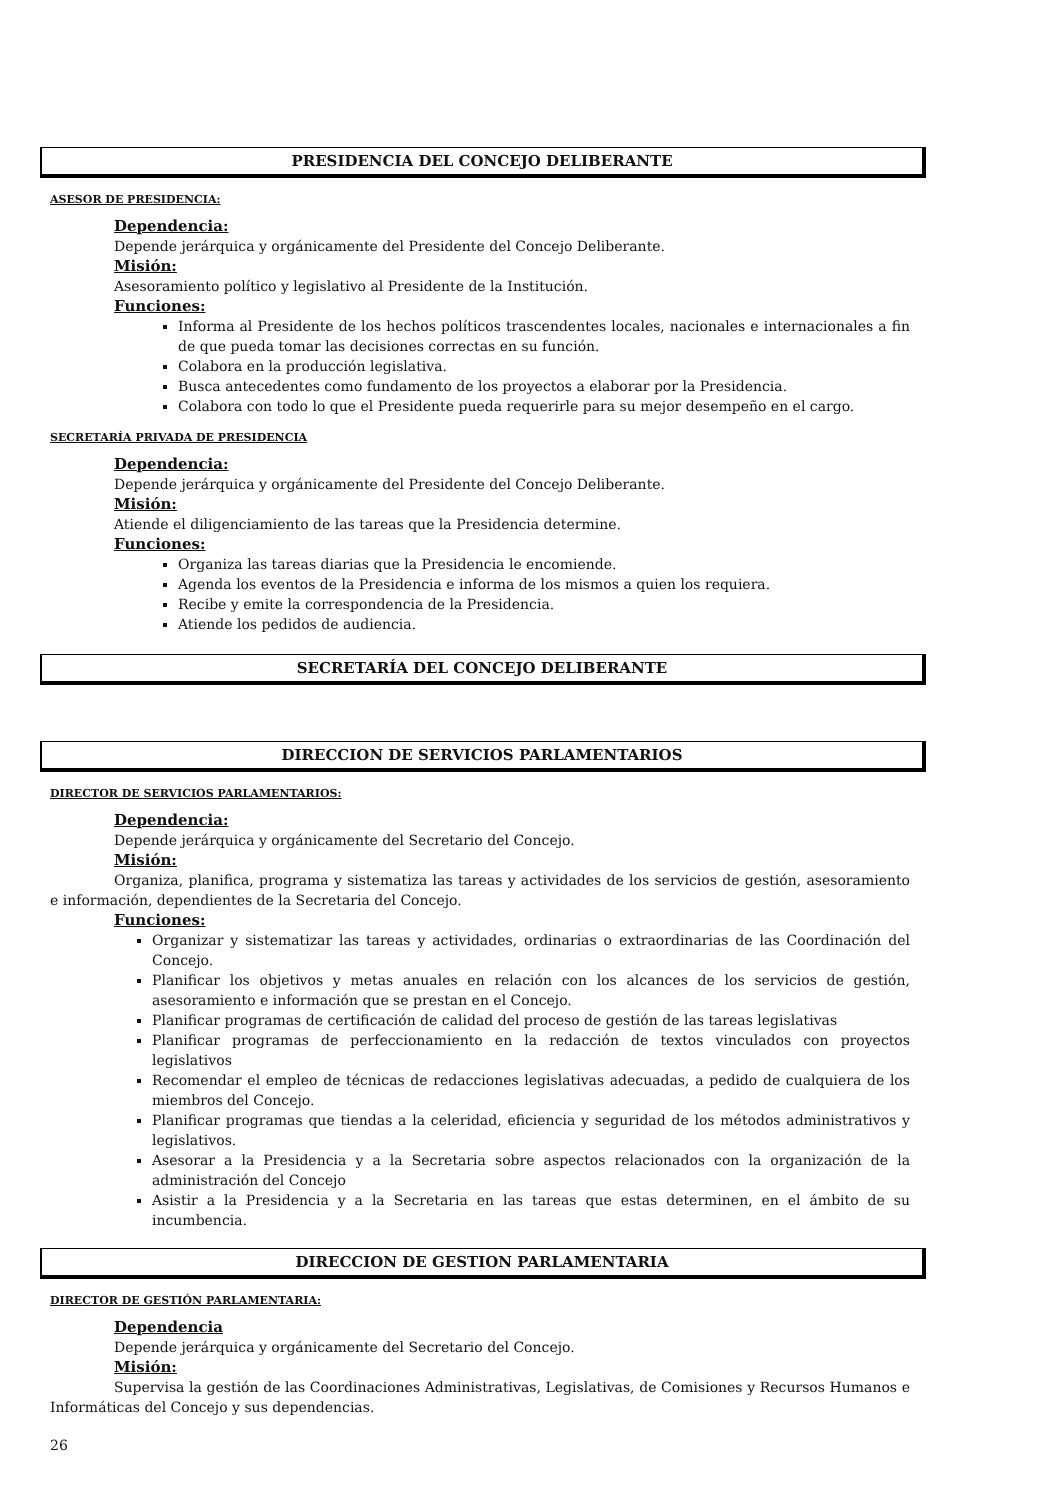PRESIDENCIA DEL CONCEJO DELIBERANTE
ASESOR DE PRESIDENCIA:
Dependencia:
Depende jerárquica y orgánicamente del Presidente del Concejo Deliberante.
Misión:
Asesoramiento político y legislativo al Presidente de la Institución.
Funciones:
Informa al Presidente de los hechos políticos trascendentes locales, nacionales e internacionales a fin de que pueda tomar las decisiones correctas en su función.
Colabora en la producción legislativa.
Busca antecedentes como fundamento de los proyectos a elaborar por la Presidencia.
Colabora con todo lo que el Presidente pueda requerirle para su mejor desempeño en el cargo.
SECRETARÍA PRIVADA DE PRESIDENCIA
Dependencia:
Depende jerárquica y orgánicamente del Presidente del Concejo Deliberante.
Misión:
Atiende el diligenciamiento de las tareas que la Presidencia determine.
Funciones:
Organiza las tareas diarias que la Presidencia le encomiende.
Agenda los eventos de la Presidencia e informa de los mismos a quien los requiera.
Recibe y emite la correspondencia de la Presidencia.
Atiende los pedidos de audiencia.
SECRETARÍA DEL CONCEJO DELIBERANTE
DIRECCION DE SERVICIOS PARLAMENTARIOS
DIRECTOR DE SERVICIOS PARLAMENTARIOS:
Dependencia:
Depende jerárquica y orgánicamente del Secretario del Concejo.
Misión:
Organiza, planifica, programa y sistematiza las tareas y actividades de los servicios de gestión, asesoramiento e información, dependientes de la Secretaria del Concejo.
Funciones:
Organizar y sistematizar las tareas y actividades, ordinarias o extraordinarias de las Coordinación del Concejo.
Planificar los objetivos y metas anuales en relación con los alcances de los servicios de gestión, asesoramiento e información que se prestan en el Concejo.
Planificar programas de certificación de calidad del proceso de gestión de las tareas legislativas
Planificar programas de perfeccionamiento en la redacción de textos vinculados con proyectos legislativos
Recomendar el empleo de técnicas de redacciones legislativas adecuadas, a pedido de cualquiera de los miembros del Concejo.
Planificar programas que tiendas a la celeridad, eficiencia y seguridad de los métodos administrativos y legislativos.
Asesorar a la Presidencia y a la Secretaria sobre aspectos relacionados con la organización de la administración del Concejo
Asistir a la Presidencia y a la Secretaria en las tareas que estas determinen, en el ámbito de su incumbencia.
DIRECCION DE GESTION PARLAMENTARIA
DIRECTOR DE GESTIÓN PARLAMENTARIA:
Dependencia
Depende jerárquica y orgánicamente del Secretario del Concejo.
Misión:
Supervisa la gestión de las Coordinaciones Administrativas, Legislativas, de Comisiones y Recursos Humanos e Informáticas del Concejo y sus dependencias.
26